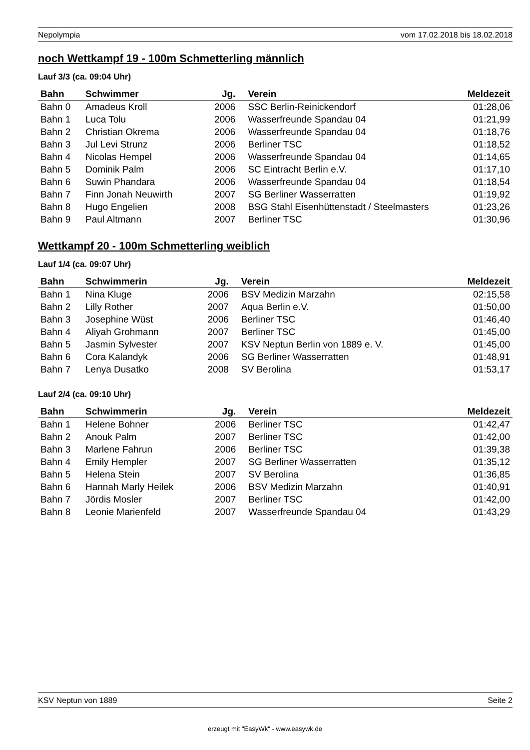Nepolympia vom 17.02.2018 bis 18.02.2018
noch Wettkampf 19 - 100m Schmetterling männlich
Lauf 3/3 (ca. 09:04 Uhr)
| Bahn | Schwimmer | Jg. | Verein | Meldezeit |
| --- | --- | --- | --- | --- |
| Bahn 0 | Amadeus Kroll | 2006 | SSC Berlin-Reinickendorf | 01:28,06 |
| Bahn 1 | Luca Tolu | 2006 | Wasserfreunde Spandau 04 | 01:21,99 |
| Bahn 2 | Christian Okrema | 2006 | Wasserfreunde Spandau 04 | 01:18,76 |
| Bahn 3 | Jul Levi Strunz | 2006 | Berliner TSC | 01:18,52 |
| Bahn 4 | Nicolas Hempel | 2006 | Wasserfreunde Spandau 04 | 01:14,65 |
| Bahn 5 | Dominik Palm | 2006 | SC Eintracht Berlin e.V. | 01:17,10 |
| Bahn 6 | Suwin Phandara | 2006 | Wasserfreunde Spandau 04 | 01:18,54 |
| Bahn 7 | Finn Jonah Neuwirth | 2007 | SG Berliner Wasserratten | 01:19,92 |
| Bahn 8 | Hugo Engelien | 2008 | BSG Stahl Eisenhüttenstadt / Steelmasters | 01:23,26 |
| Bahn 9 | Paul Altmann | 2007 | Berliner TSC | 01:30,96 |
Wettkampf 20 - 100m Schmetterling weiblich
Lauf 1/4 (ca. 09:07 Uhr)
| Bahn | Schwimmerin | Jg. | Verein | Meldezeit |
| --- | --- | --- | --- | --- |
| Bahn 1 | Nina Kluge | 2006 | BSV Medizin Marzahn | 02:15,58 |
| Bahn 2 | Lilly Rother | 2007 | Aqua Berlin e.V. | 01:50,00 |
| Bahn 3 | Josephine Wüst | 2006 | Berliner TSC | 01:46,40 |
| Bahn 4 | Aliyah Grohmann | 2007 | Berliner TSC | 01:45,00 |
| Bahn 5 | Jasmin Sylvester | 2007 | KSV Neptun Berlin von 1889 e. V. | 01:45,00 |
| Bahn 6 | Cora Kalandyk | 2006 | SG Berliner Wasserratten | 01:48,91 |
| Bahn 7 | Lenya Dusatko | 2008 | SV Berolina | 01:53,17 |
Lauf 2/4 (ca. 09:10 Uhr)
| Bahn | Schwimmerin | Jg. | Verein | Meldezeit |
| --- | --- | --- | --- | --- |
| Bahn 1 | Helene Bohner | 2006 | Berliner TSC | 01:42,47 |
| Bahn 2 | Anouk Palm | 2007 | Berliner TSC | 01:42,00 |
| Bahn 3 | Marlene Fahrun | 2006 | Berliner TSC | 01:39,38 |
| Bahn 4 | Emily Hempler | 2007 | SG Berliner Wasserratten | 01:35,12 |
| Bahn 5 | Helena Stein | 2007 | SV Berolina | 01:36,85 |
| Bahn 6 | Hannah Marly Heilek | 2006 | BSV Medizin Marzahn | 01:40,91 |
| Bahn 7 | Jördis Mosler | 2007 | Berliner TSC | 01:42,00 |
| Bahn 8 | Leonie Marienfeld | 2007 | Wasserfreunde Spandau 04 | 01:43,29 |
KSV Neptun von 1889 Seite 2
erzeugt mit "EasyWk" - www.easywk.de